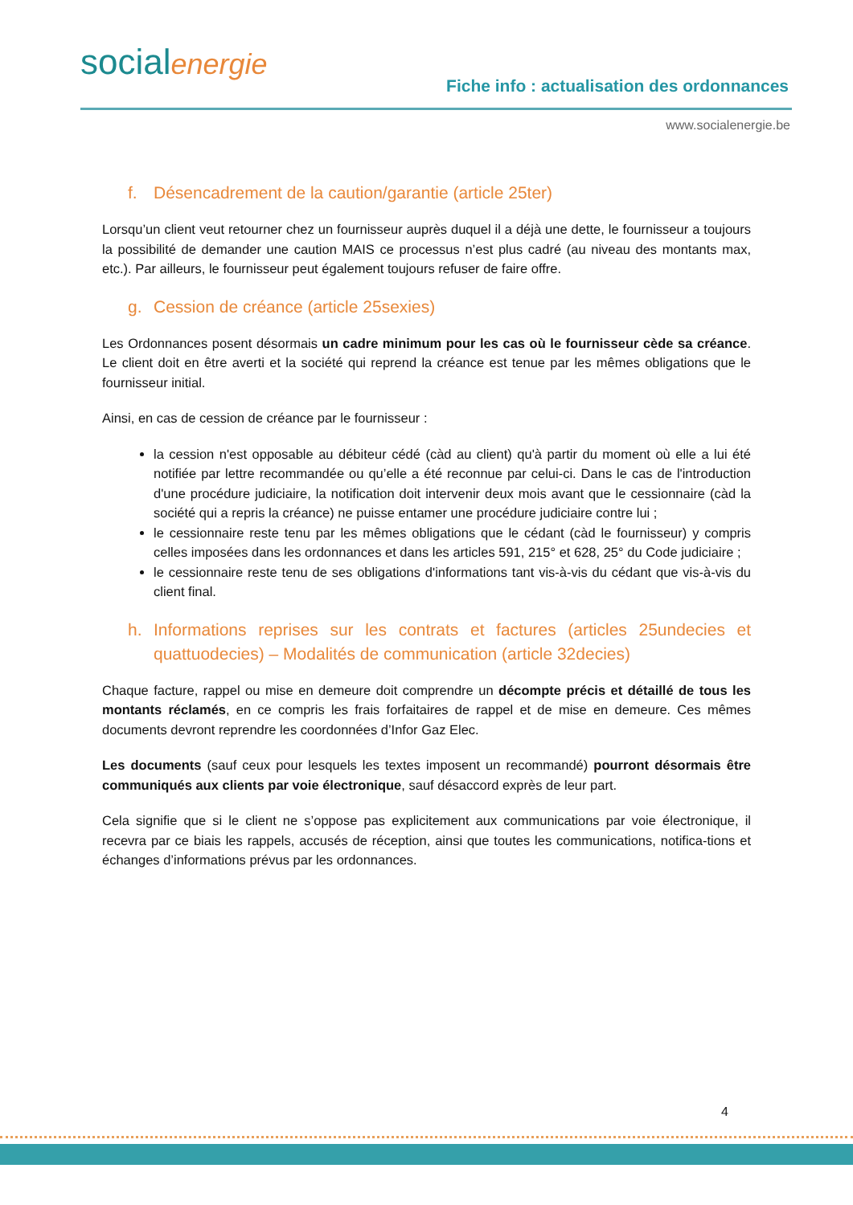socialenergie
Fiche info : actualisation des ordonnances
www.socialenergie.be
f. Désencadrement de la caution/garantie (article 25ter)
Lorsqu’un client veut retourner chez un fournisseur auprès duquel il a déjà une dette, le fournisseur a toujours la possibilité de demander une caution MAIS ce processus n’est plus cadré (au niveau des montants max, etc.). Par ailleurs, le fournisseur peut également toujours refuser de faire offre.
g. Cession de créance (article 25sexies)
Les Ordonnances posent désormais un cadre minimum pour les cas où le fournisseur cède sa créance. Le client doit en être averti et la société qui reprend la créance est tenue par les mêmes obligations que le fournisseur initial.
Ainsi, en cas de cession de créance par le fournisseur :
la cession n'est opposable au débiteur cédé (càd au client) qu'à partir du moment où elle a lui été notifiée par lettre recommandée ou qu’elle a été reconnue par celui-ci. Dans le cas de l'introduction d'une procédure judiciaire, la notification doit intervenir deux mois avant que le cessionnaire (càd la société qui a repris la créance) ne puisse entamer une procédure judiciaire contre lui ;
le cessionnaire reste tenu par les mêmes obligations que le cédant (càd le fournisseur) y compris celles imposées dans les ordonnances et dans les articles 591, 215° et 628, 25° du Code judiciaire ;
le cessionnaire reste tenu de ses obligations d'informations tant vis-à-vis du cédant que vis-à-vis du client final.
h. Informations reprises sur les contrats et factures (articles 25undecies et quattuodecies) – Modalités de communication (article 32decies)
Chaque facture, rappel ou mise en demeure doit comprendre un décompte précis et détaillé de tous les montants réclamés, en ce compris les frais forfaitaires de rappel et de mise en demeure. Ces mêmes documents devront reprendre les coordonnées d’Infor Gaz Elec.
Les documents (sauf ceux pour lesquels les textes imposent un recommandé) pourront désormais être communiqués aux clients par voie électronique, sauf désaccord exprès de leur part.
Cela signifie que si le client ne s’oppose pas explicitement aux communications par voie électronique, il recevra par ce biais les rappels, accusés de réception, ainsi que toutes les communications, notifica-tions et échanges d’informations prévus par les ordonnances.
4